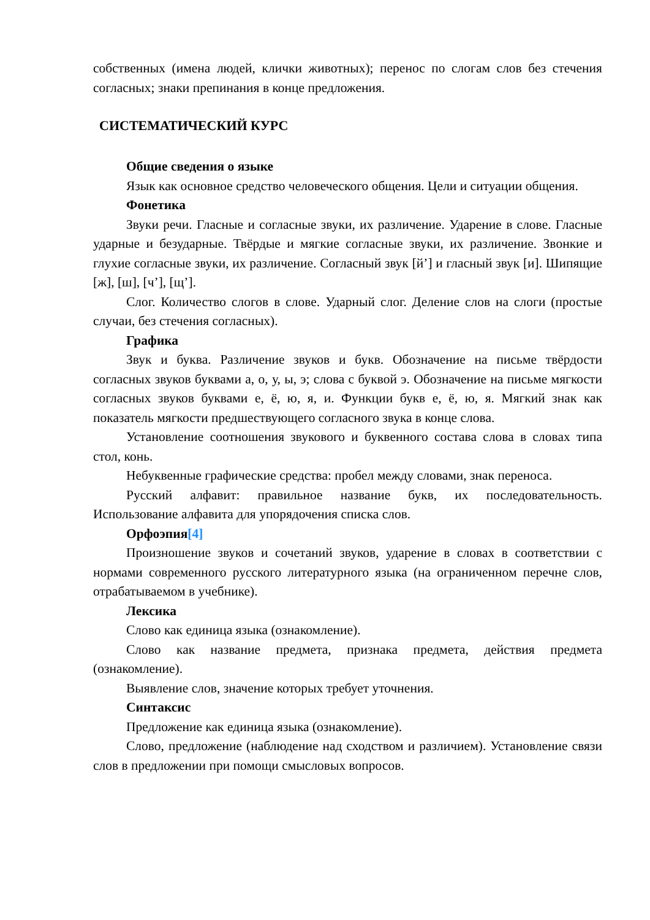собственных (имена людей, клички животных); перенос по слогам слов без стечения согласных; знаки препинания в конце предложения.
СИСТЕМАТИЧЕСКИЙ КУРС
Общие сведения о языке
Язык как основное средство человеческого общения. Цели и ситуации общения.
Фонетика
Звуки речи. Гласные и согласные звуки, их различение. Ударение в слове. Гласные ударные и безударные. Твёрдые и мягкие согласные звуки, их различение. Звонкие и глухие согласные звуки, их различение. Согласный звук [й’] и гласный звук [и]. Шипящие [ж], [ш], [ч’], [щ’].
Слог. Количество слогов в слове. Ударный слог. Деление слов на слоги (простые случаи, без стечения согласных).
Графика
Звук и буква. Различение звуков и букв. Обозначение на письме твёрдости согласных звуков буквами а, о, у, ы, э; слова с буквой э. Обозначение на письме мягкости согласных звуков буквами е, ё, ю, я, и. Функции букв е, ё, ю, я. Мягкий знак как показатель мягкости предшествующего согласного звука в конце слова.
Установление соотношения звукового и буквенного состава слова в словах типа стол, конь.
Небуквенные графические средства: пробел между словами, знак переноса.
Русский алфавит: правильное название букв, их последовательность. Использование алфавита для упорядочения списка слов.
Орфоэпия[4]
Произношение звуков и сочетаний звуков, ударение в словах в соответствии с нормами современного русского литературного языка (на ограниченном перечне слов, отрабатываемом в учебнике).
Лексика
Слово как единица языка (ознакомление).
Слово как название предмета, признака предмета, действия предмета (ознакомление).
Выявление слов, значение которых требует уточнения.
Синтаксис
Предложение как единица языка (ознакомление).
Слово, предложение (наблюдение над сходством и различием). Установление связи слов в предложении при помощи смысловых вопросов.